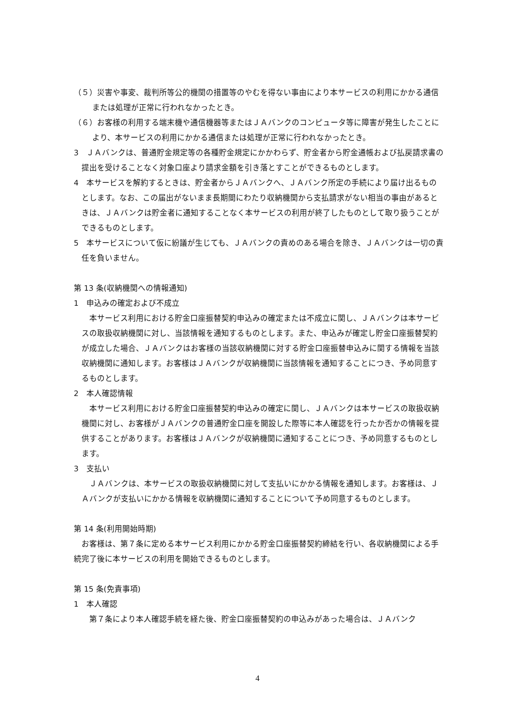（５）災害や事変、裁判所等公的機関の措置等のやむを得ない事由により本サービスの利用にかかる通信または処理が正常に行われなかったとき。
（６）お客様の利用する端末機や通信機器等またはＪＡバンクのコンピュータ等に障害が発生したことにより、本サービスの利用にかかる通信または処理が正常に行われなかったとき。
3　ＪＡバンクは、普通貯金規定等の各種貯金規定にかかわらず、貯金者から貯金通帳および払戻請求書の提出を受けることなく対象口座より請求金額を引き落とすことができるものとします。
4　本サービスを解約するときは、貯金者からＪＡバンクへ、ＪＡバンク所定の手続により届け出るものとします。なお、この届出がないまま長期間にわたり収納機関から支払請求がない相当の事由があるときは、ＪＡバンクは貯金者に通知することなく本サービスの利用が終了したものとして取り扱うことができるものとします。
5　本サービスについて仮に紛議が生じても、ＪＡバンクの責めのある場合を除き、ＪＡバンクは一切の責任を負いません。
第 13 条(収納機関への情報通知)
1　申込みの確定および不成立
　本サービス利用における貯金口座振替契約申込みの確定または不成立に関し、ＪＡバンクは本サービスの取扱収納機関に対し、当該情報を通知するものとします。また、申込みが確定し貯金口座振替契約が成立した場合、ＪＡバンクはお客様の当該収納機関に対する貯金口座振替申込みに関する情報を当該収納機関に通知します。お客様はＪＡバンクが収納機関に当該情報を通知することにつき、予め同意するものとします。
2　本人確認情報
　本サービス利用における貯金口座振替契約申込みの確定に関し、ＪＡバンクは本サービスの取扱収納機関に対し、お客様がＪＡバンクの普通貯金口座を開設した際等に本人確認を行ったか否かの情報を提供することがあります。お客様はＪＡバンクが収納機関に通知することにつき、予め同意するものとします。
3　支払い
　ＪＡバンクは、本サービスの取扱収納機関に対して支払いにかかる情報を通知します。お客様は、ＪＡバンクが支払いにかかる情報を収納機関に通知することについて予め同意するものとします。
第 14 条(利用開始時期)
　お客様は、第７条に定める本サービス利用にかかる貯金口座振替契約締結を行い、各収納機関による手続完了後に本サービスの利用を開始できるものとします。
第 15 条(免責事項)
1　本人確認
　第７条により本人確認手続を経た後、貯金口座振替契約の申込みがあった場合は、ＪＡバンク
4